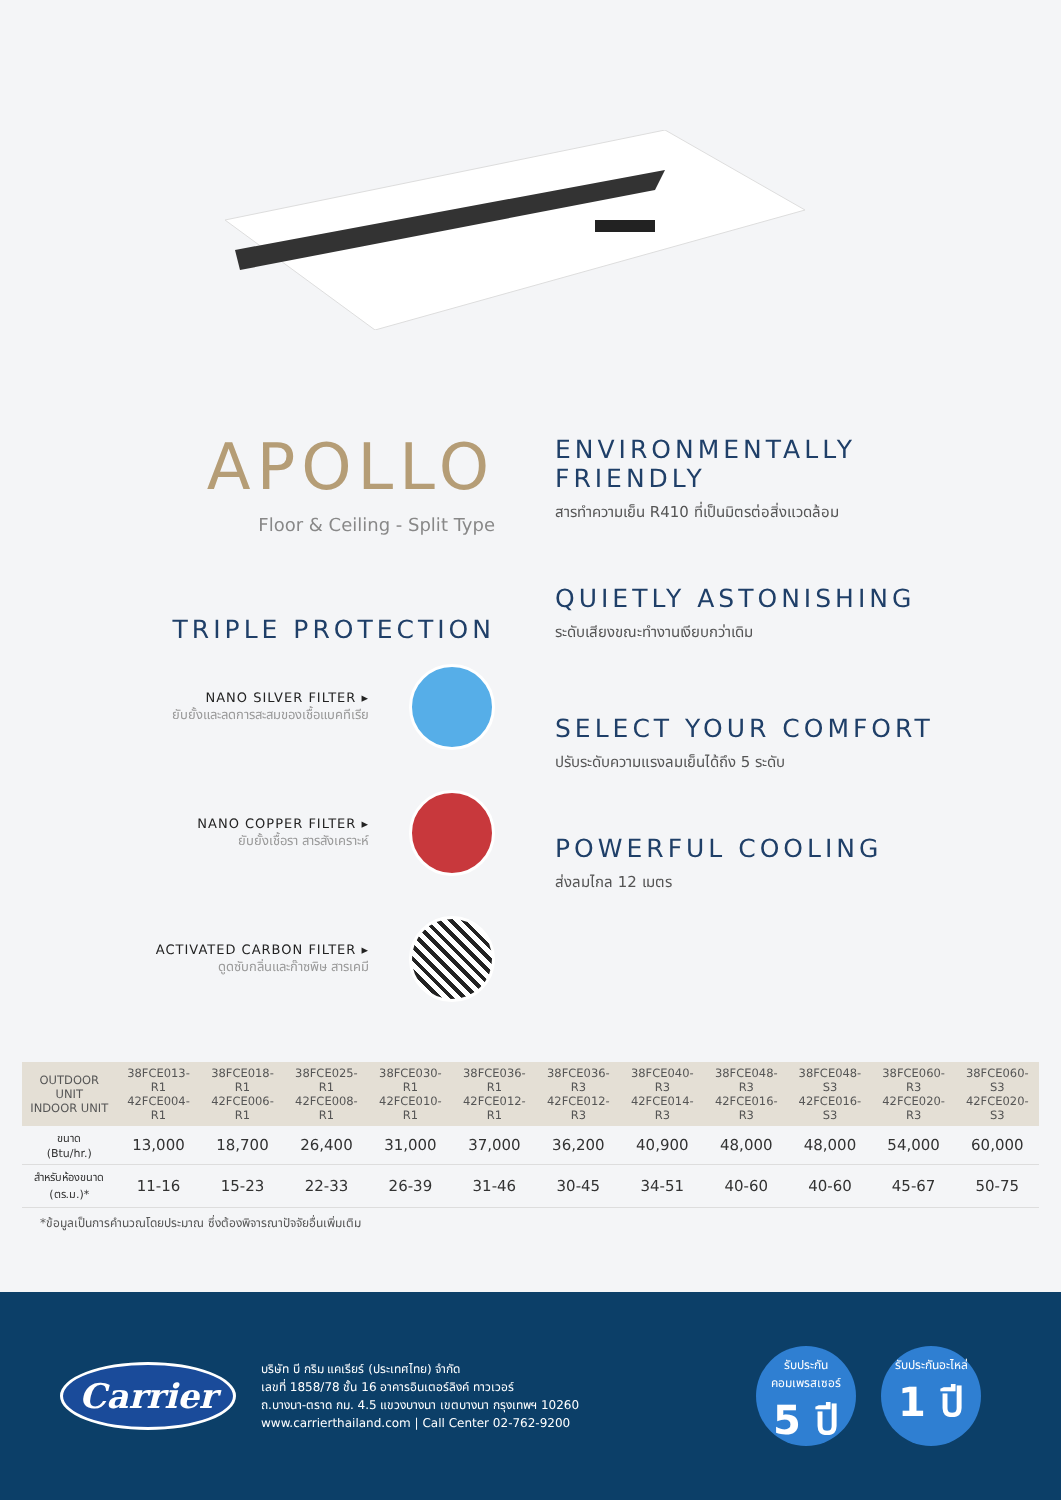APOLLO
Floor & Ceiling - Split Type
TRIPLE PROTECTION
NANO SILVER FILTER ▸
ยับยั้งและลดการสะสมของเชื้อแบคทีเรีย
NANO COPPER FILTER ▸
ยับยั้งเชื้อรา สารสังเคราะห์
ACTIVATED CARBON FILTER ▸
ดูดซับกลิ่นและก๊าซพิษ สารเคมี
ENVIRONMENTALLY FRIENDLY
สารทำความเย็น R410 ที่เป็นมิตรต่อสิ่งแวดล้อม
QUIETLY ASTONISHING
ระดับเสียงขณะทำงานเงียบกว่าเดิม
SELECT YOUR COMFORT
ปรับระดับความแรงลมเย็นได้ถึง 5 ระดับ
POWERFUL COOLING
ส่งลมไกล 12 เมตร
| OUTDOOR UNIT INDOOR UNIT | 38FCE013-R1 42FCE004-R1 | 38FCE018-R1 42FCE006-R1 | 38FCE025-R1 42FCE008-R1 | 38FCE030-R1 42FCE010-R1 | 38FCE036-R1 42FCE012-R1 | 38FCE036-R3 42FCE012-R3 | 38FCE040-R3 42FCE014-R3 | 38FCE048-R3 42FCE016-R3 | 38FCE048-S3 42FCE016-S3 | 38FCE060-R3 42FCE020-R3 | 38FCE060-S3 42FCE020-S3 |
| --- | --- | --- | --- | --- | --- | --- | --- | --- | --- | --- | --- |
| ขนาด (Btu/hr.) | 13,000 | 18,700 | 26,400 | 31,000 | 37,000 | 36,200 | 40,900 | 48,000 | 48,000 | 54,000 | 60,000 |
| สำหรับห้องขนาด (ตร.ม.)* | 11-16 | 15-23 | 22-33 | 26-39 | 31-46 | 30-45 | 34-51 | 40-60 | 40-60 | 45-67 | 50-75 |
*ข้อมูลเป็นการคำนวณโดยประมาณ ซึ่งต้องพิจารณาปัจจัยอื่นเพิ่มเติม
Carrier
บริษัท บี กริม แคเรียร์ (ประเทศไทย) จำกัด
เลขที่ 1858/78 ชั้น 16 อาคารอินเตอร์ลิงค์ ทาวเวอร์
ถ.บางนา-ตราด กม. 4.5 แขวงบางนา เขตบางนา กรุงเทพฯ 10260
www.carrierthailand.com | Call Center 02-762-9200
รับประกัน
คอมเพรสเซอร์
5 ปี
รับประกันอะไหล่
1 ปี